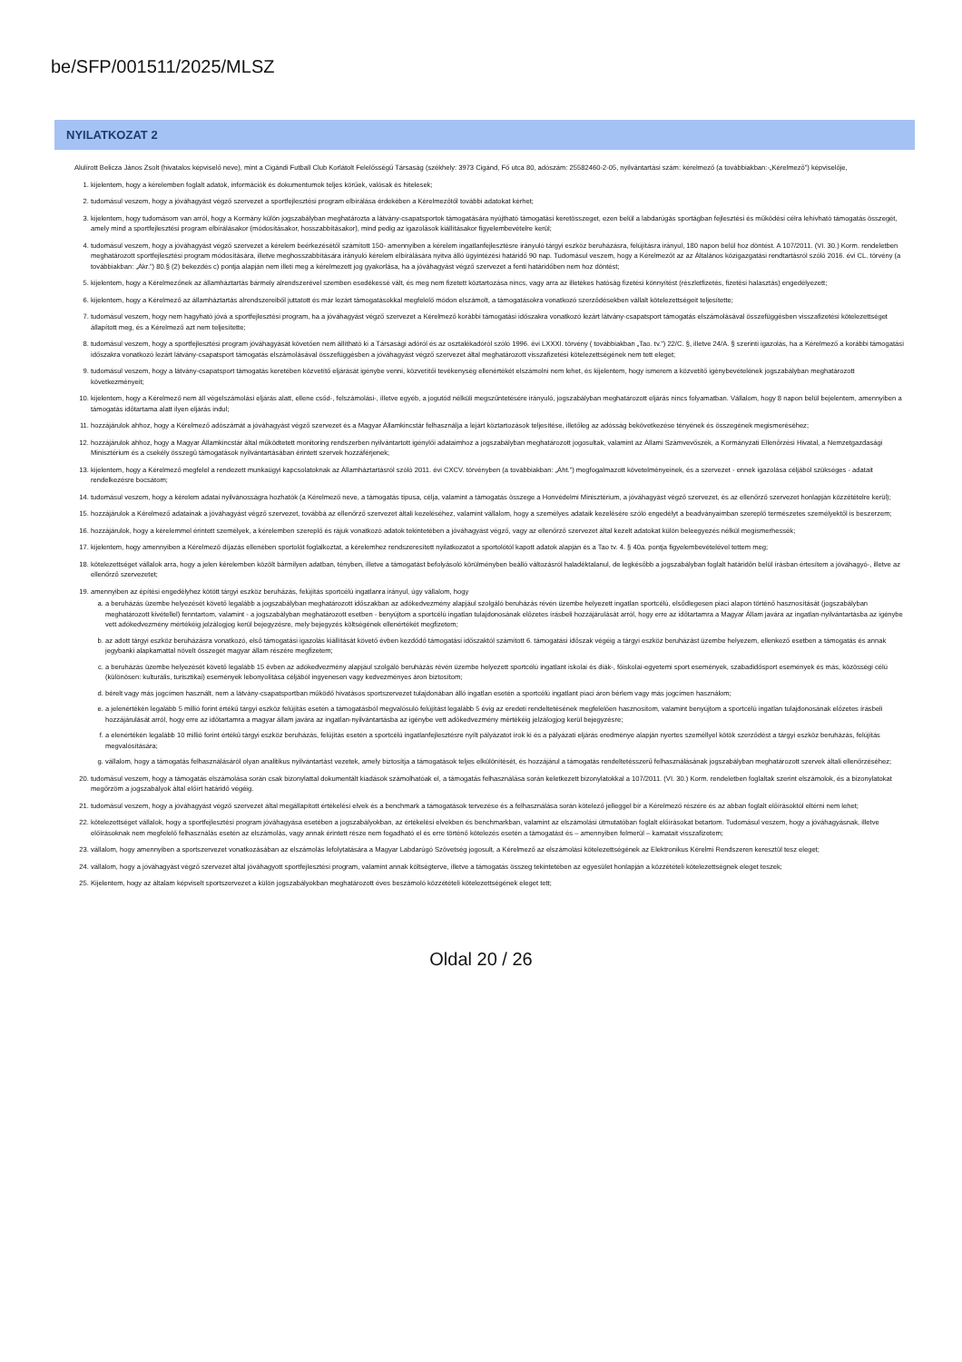be/SFP/001511/2025/MLSZ
NYILATKOZAT 2
Alulírott Belicza János Zsolt (hivatalos képviselő neve), mint a Cigándi Futball Club Korlátolt Felelősségű Társaság (székhely: 3973 Cigánd, Fő utca 80, adószám: 25582460-2-05, nyilvántartási szám: kérelmező (a továbbiakban:-„Kérelmező”) képviselője,
1. kijelentem, hogy a kérelemben foglalt adatok, információk és dokumentumok teljes körűek, valósak és hitelesek;
2. tudomásul veszem, hogy a jóváhagyást végző szervezet a sportfejlesztési program elbírálása érdekében a Kérelmezőtől további adatokat kérhet;
3. kijelentem, hogy tudomásom van arról, hogy a Kormány külön jogszabályban meghatározta a látvány-csapatsportok támogatására nyújtható támogatási keretösszeget, ezen belül a labdarúgás sportágban fejlesztési és működési célra lehívható támogatás összegét, amely mind a sportfejlesztési program elbírálásakor (módosításakor, hosszabbításakor), mind pedig az igazolások kiállításakor figyelembevételre kerül;
4. tudomásul veszem, hogy a jóváhagyást végző szervezet a kérelem beérkezésétől számított 150- amennyiben a kérelem ingatlanfejlesztésre irányuló tárgyi eszköz beruházásra, felújításra irányul, 180 napon belül hoz döntést. A 107/2011. (VI. 30.) Korm. rendeletben meghatározott sportfejlesztési program módosítására, illetve meghosszabbítására irányuló kérelem elbírálására nyitva álló ügyintézési határidő 90 nap. Tudomásul veszem, hogy a Kérelmezőt az az Általános közigazgatási rendtartásról szóló 2016. évi CL. törvény (a továbbiakban: „Ákr.”) 80.§ (2) bekezdés c) pontja alapján nem illeti meg a kérelmezett jog gyakorlása, ha a jóváhagyást végző szervezet a fenti határidőben nem hoz döntést;
5. kijelentem, hogy a Kérelmezőnek az államháztartás bármely alrendszerével szemben esedékessé vált, és meg nem fizetett köztartozása nincs, vagy arra az illetékes hatóság fizetési könnyítést (részletfizetés, fizetési halasztás) engedélyezett;
6. kijelentem, hogy a Kérelmező az államháztartás alrendszereiből juttatott és már lezárt támogatásokkal megfelelő módon elszámolt, a támogatásokra vonatkozó szerződésekben vállalt kötelezettségeit teljesítette;
7. tudomásul veszem, hogy nem hagyható jóvá a sportfejlesztési program, ha a jóváhagyást végző szervezet a Kérelmező korábbi támogatási időszakra vonatkozó lezárt látvány-csapatsport támogatás elszámolásával összefüggésben visszafizetési kötelezettséget állapított meg, és a Kérelmező azt nem teljesítette;
8. tudomásul veszem, hogy a sportfejlesztési program jóváhagyását követően nem állítható ki a Társasági adóról és az osztalékadóról szóló 1996. évi LXXXI. törvény ( továbbiakban „Tao. tv.”) 22/C. §, illetve 24/A. § szerinti igazolás, ha a Kérelmező a korábbi támogatási időszakra vonatkozó lezárt látvány-csapatsport támogatás elszámolásával összefüggésben a jóváhagyást végző szervezet által meghatározott visszafizetési kötelezettségének nem tett eleget;
9. tudomásul veszem, hogy a látvány-csapatsport támogatás keretében közvetítő eljárását igénybe venni, közvetítői tevékenység ellenértékét elszámolni nem lehet, és kijelentem, hogy ismerem a közvetítő igénybevételének jogszabályban meghatározott következményeit;
10. kijelentem, hogy a Kérelmező nem áll végelszámolási eljárás alatt, ellene csőd-, felszámolási-, illetve egyéb, a jogutód nélküli megszűntetésére irányuló, jogszabályban meghatározott eljárás nincs folyamatban. Vállalom, hogy 8 napon belül bejelentem, amennyiben a támogatás időtartama alatt ilyen eljárás indul;
11. hozzájárulok ahhoz, hogy a Kérelmező adószámát a jóváhagyást végző szervezet és a Magyar Államkincstár felhasználja a lejárt köztartozások teljesítése, illetőleg az adósság bekövetkezése tényének és összegének megismeréséhez;
12. hozzájárulok ahhoz, hogy a Magyar Államkincstár által működtetett monitoring rendszerben nyilvántartott igénylői adataimhoz a jogszabályban meghatározott jogosultak, valamint az Állami Számvevőszék, a Kormányzati Ellenőrzési Hivatal, a Nemzetgazdasági Minisztérium és a csekély összegű támogatások nyilvántartásában érintett szervek hozzáférjenek;
13. kijelentem, hogy a Kérelmező megfelel a rendezett munkaügyi kapcsolatoknak az Államháztartásról szóló 2011. évi CXCV. törvényben (a továbbiakban: „Áht.”) megfogalmazott követelményeinek, és a szervezet - ennek igazolása céljából szükséges - adatait rendelkezésre bocsátom;
14. tudomásul veszem, hogy a kérelem adatai nyilvánosságra hozhatók (a Kérelmező neve, a támogatás típusa, célja, valamint a támogatás összege a Honvédelmi Minisztérium, a jóváhagyást végző szervezet, és az ellenőrző szervezet honlapján közzétételre kerül);
15. hozzájárulok a Kérelmező adatainak a jóváhagyást végző szervezet, továbbá az ellenőrző szervezet általi kezeléséhez, valamint vállalom, hogy a személyes adataik kezelésére szóló engedélyt a beadványaimban szereplő természetes személyektől is beszerzem;
16. hozzájárulok, hogy a kérelemmel érintett személyek, a kérelemben szereplő és rájuk vonatkozó adatok tekintetében a jóváhagyást végző, vagy az ellenőrző szervezet által kezelt adatokat külön beleegyezés nélkül megismerhessék;
17. kijelentem, hogy amennyiben a Kérelmező díjazás ellenében sportolót foglalkoztat, a kérelemhez rendszeresített nyilatkozatot a sportolótól kapott adatok alapján és a Tao tv. 4. § 40a. pontja figyelembevételével tettem meg;
18. kötelezettséget vállalok arra, hogy a jelen kérelemben közölt bármilyen adatban, tényben, illetve a támogatást befolyásoló körülményben beálló változásról haladéktalanul, de legkésőbb a jogszabályban foglalt határidőn belül írásban értesítem a jóváhagyó-, illetve az ellenőrző szervezetet;
19. amennyiben az építési engedélyhez kötött tárgyi eszköz beruházás, felújítás sportcélú ingatlanra irányul, úgy vállalom, hogy
a. a beruházás üzembe helyezését követő legalább a jogszabályban meghatározott időszakban az adókedvezmény alapjául szolgáló beruházás révén üzembe helyezett ingatlan sportcélú, elsődlegesen piaci alapon történő hasznosítását (jogszabályban meghatározott kivétellel) fenntartom, valamint - a jogszabályban meghatározott esetben - benyújtom a sportcélú ingatlan tulajdonosának előzetes írásbeli hozzájárulását arról, hogy erre az időtartamra a Magyar Állam javára az ingatlan-nyilvántartásba az igénybe vett adókedvezmény mértékéig jelzálogjog kerül bejegyzésre, mely bejegyzés költségének ellenértékét megfizetem;
b. az adott tárgyi eszköz beruházásra vonatkozó, első támogatási igazolás kiállítását követő évben kezdődő támogatási időszaktól számított 6. támogatási időszak végéig a tárgyi eszköz beruházást üzembe helyezem, ellenkező esetben a támogatás és annak jegybanki alapkamattal növelt összegét magyar állam részére megfizetem;
c. a beruházás üzembe helyezését követő legalább 15 évben az adókedvezmény alapjául szolgáló beruházás révén üzembe helyezett sportcélú ingatlant iskolai és diák-, főiskolai-egyetemi sport események, szabadidősport események és más, közösségi célú (különösen: kulturális, turisztikai) események lebonyolítása céljából ingyenesen vagy kedvezményes áron biztosítom;
d. bérelt vagy más jogcímen használt, nem a látvány-csapatsportban működő hivatásos sportszervezet tulajdonában álló ingatlan esetén a sportcélú ingatlant piaci áron bérlem vagy más jogcímen használom;
e. a jelenértékén legalább 5 millió forint értékű tárgyi eszköz felújítás esetén a támogatásból megvalósuló felújítást legalább 5 évig az eredeti rendeltetésének megfelelően hasznosítom, valamint benyújtom a sportcélú ingatlan tulajdonosának előzetes írásbeli hozzájárulását arról, hogy erre az időtartamra a magyar állam javára az ingatlan-nyilvántartásba az igénybe vett adókedvezmény mértékéig jelzálogjog kerül bejegyzésre;
f. a elenértékén legalább 10 millió forint értékű tárgyi eszköz beruházás, felújítás esetén a sportcélú ingatlanfejlesztésre nyílt pályázatot írok ki és a pályázati eljárás eredménye alapján nyertes személlyel kötök szerződést a tárgyi eszköz beruházás, felújítás megvalósítására;
g. vállalom, hogy a támogatás felhasználásáról olyan analitikus nyilvántartást vezetek, amely biztosítja a támogatások teljes elkülönítését, és hozzájárul a támogatás rendeltetésszerű felhasználásának jogszabályban meghatározott szervek általi ellenőrzéséhez;
20. tudomásul veszem, hogy a támogatás elszámolása során csak bizonylattal dokumentált kiadások számolhatóak el, a támogatás felhasználása során keletkezett bizonylatokkal a 107/2011. (VI. 30.) Korm. rendeletben foglaltak szerint elszámolok, és a bizonylatokat megőrzöm a jogszabályok által előírt határidő végéig.
21. tudomásul veszem, hogy a jóváhagyást végző szervezet által megállapított értékelési elvek és a benchmark a támogatások tervezése és a felhasználása során kötelező jelleggel bír a Kérelmező részére és az abban foglalt előírásoktól eltérni nem lehet;
22. kötelezettséget vállalok, hogy a sportfejlesztési program jóváhagyása esetében a jogszabályokban, az értékelési elvekben és benchmarkban, valamint az elszámolási útmutatóban foglalt előírásokat betartom. Tudomásul veszem, hogy a jóváhagyásnak, illetve előírásoknak nem megfelelő felhasználás esetén az elszámolás, vagy annak érintett része nem fogadható el és erre történő kötelezés esetén a támogatást és – amennyiben felmerül – kamatait visszafizetem;
23. vállalom, hogy amennyiben a sportszervezet vonatkozásában az elszámolás lefolytatására a Magyar Labdarúgó Szövetség jogosult, a Kérelmező az elszámolási kötelezettségének az Elektronikus Kérelmi Rendszeren keresztül tesz eleget;
24. vállalom, hogy a jóváhagyást végző szervezet által jóváhagyott sportfejlesztési program, valamint annak költségterve, illetve a támogatás összeg tekintetében az egyesület honlapján a közzétételi kötelezettségnek eleget teszek;
25. Kijelentem, hogy az általam képviselt sportszervezet a külön jogszabályokban meghatározott éves beszámoló közzétételi kötelezettségének eleget tett;
Oldal 20 / 26